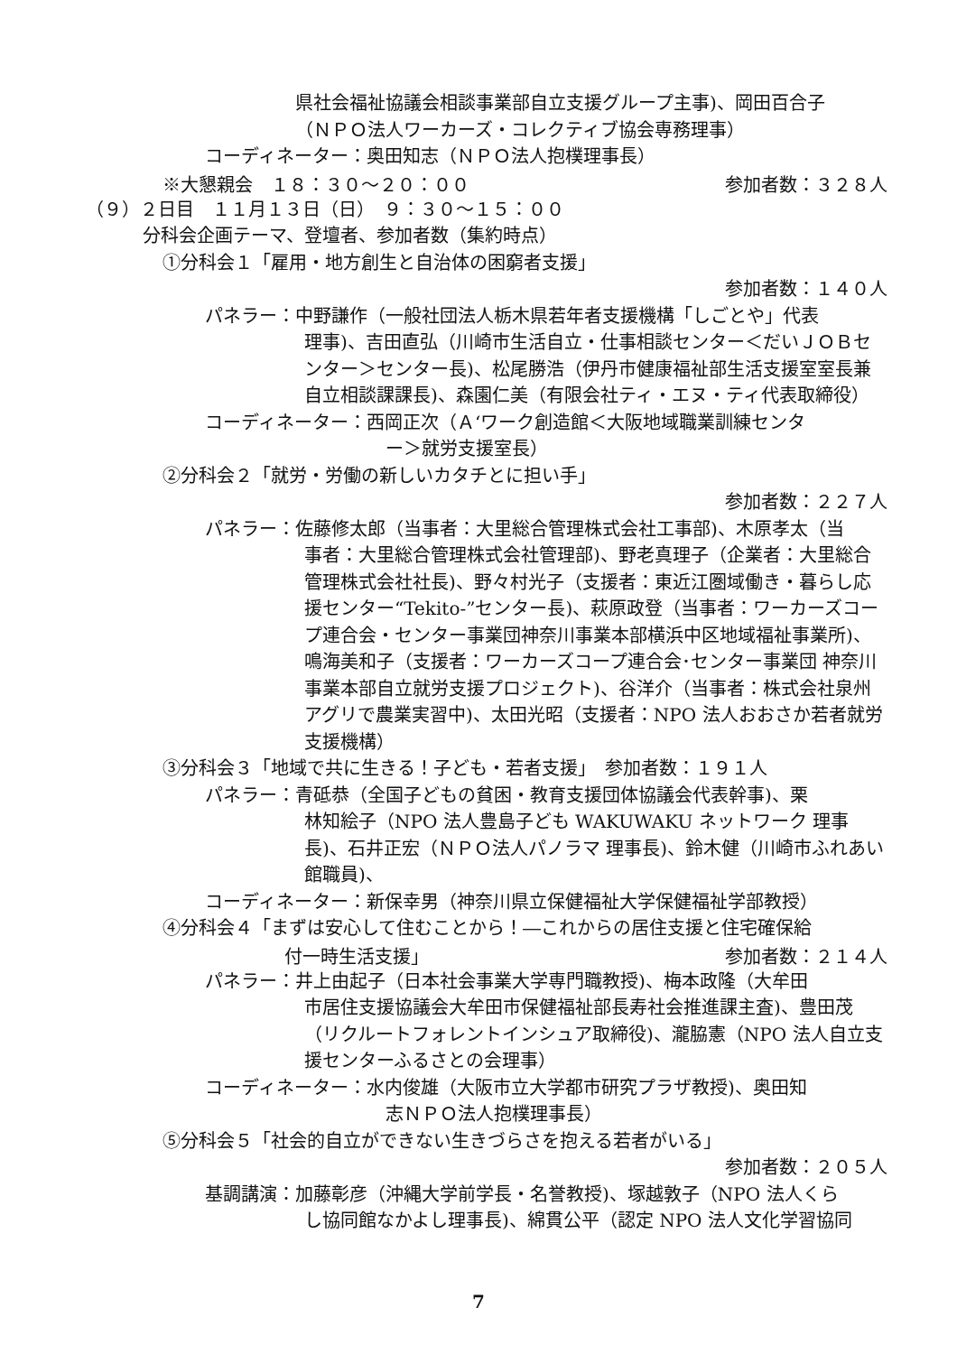県社会福祉協議会相談事業部自立支援グループ主事)、岡田百合子
（ＮＰＯ法人ワーカーズ・コレクティブ協会専務理事）
コーディネーター：奥田知志（ＮＰＯ法人抱樸理事長）
※大懇親会　１８：３０～２０：００ 参加者数：３２８人
（９）２日目　１１月１３日（日）　９：３０～１５：００
分科会企画テーマ、登壇者、参加者数（集約時点）
①分科会１「雇用・地方創生と自治体の困窮者支援」
参加者数：１４０人
パネラー：中野謙作（一般社団法人栃木県若年者支援機構「しごとや」代表
理事)、吉田直弘（川崎市生活自立・仕事相談センター＜だいＪＯＢセンター＞センター長)、松尾勝浩（伊丹市健康福祉部生活支援室室長兼自立相談課課長)、森園仁美（有限会社ティ・エヌ・ティ代表取締役）
コーディネーター：西岡正次（Ａ‘ワーク創造館＜大阪地域職業訓練センタ
ー＞就労支援室長）
②分科会２「就労・労働の新しいカタチとに担い手」
参加者数：２２７人
パネラー：佐藤修太郎（当事者：大里総合管理株式会社工事部)、木原孝太（当
事者：大里総合管理株式会社管理部)、野老真理子（企業者：大里総合管理株式会社社長)、野々村光子（支援者：東近江圏域働き・暮らし応援センター“Tekito-”センター長)、萩原政登（当事者：ワーカーズコープ連合会・センター事業団神奈川事業本部横浜中区地域福祉事業所)、鳴海美和子（支援者：ワーカーズコープ連合会･センター事業団 神奈川事業本部自立就労支援プロジェクト)、谷洋介（当事者：株式会社泉州アグリで農業実習中)、太田光昭（支援者：NPO 法人おおさか若者就労支援機構）
③分科会３「地域で共に生きる！子ども・若者支援」　参加者数：１９１人
パネラー：青砥恭（全国子どもの貧困・教育支援団体協議会代表幹事)、栗
林知絵子（NPO 法人豊島子ども WAKUWAKU ネットワーク 理事長)、石井正宏（ＮＰＯ法人パノラマ 理事長)、鈴木健（川崎市ふれあい館職員)、
コーディネーター：新保幸男（神奈川県立保健福祉大学保健福祉学部教授）
④分科会４「まずは安心して住むことから！―これからの居住支援と住宅確保給
付一時生活支援」 参加者数：２１４人
パネラー：井上由起子（日本社会事業大学専門職教授)、梅本政隆（大牟田
市居住支援協議会大牟田市保健福祉部長寿社会推進課主査)、豊田茂（リクルートフォレントインシュア取締役)、瀧脇憲（NPO 法人自立支援センターふるさとの会理事）
コーディネーター：水内俊雄（大阪市立大学都市研究プラザ教授)、奥田知
志ＮＰＯ法人抱樸理事長）
⑤分科会５「社会的自立ができない生きづらさを抱える若者がいる」
参加者数：２０５人
基調講演：加藤彰彦（沖縄大学前学長・名誉教授)、塚越敦子（NPO 法人くら
し協同館なかよし理事長)、綿貫公平（認定 NPO 法人文化学習協同
7